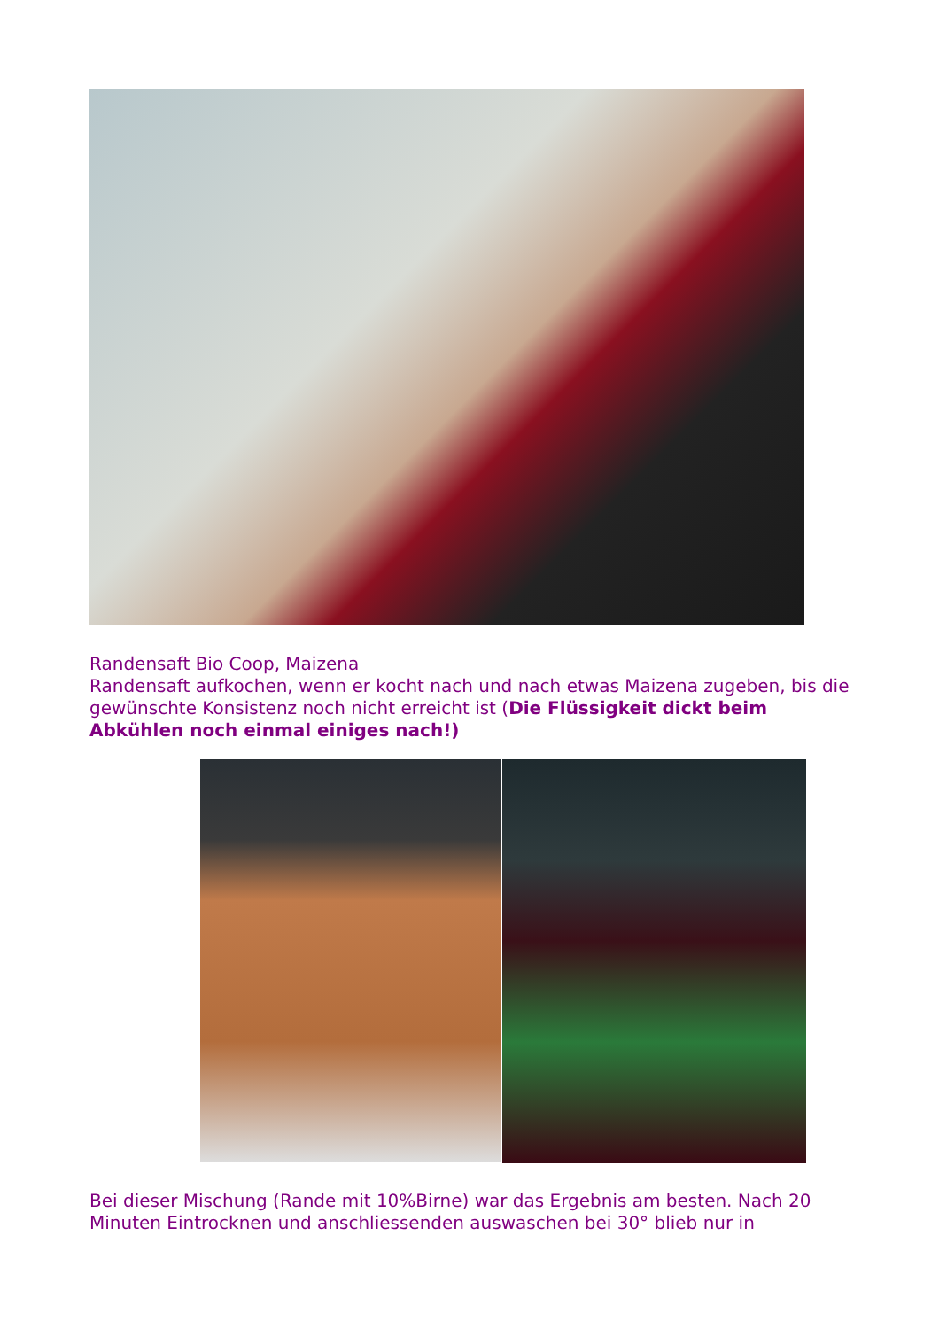Randensaft Bio Coop, Maizena
Randensaft aufkochen, wenn er kocht nach und nach etwas Maizena zugeben, bis die gewünschte Konsistenz noch nicht erreicht ist (Die Flüssigkeit dickt beim Abkühlen noch einmal einiges nach!)
Bei dieser Mischung (Rande mit 10%Birne) war das Ergebnis am besten. Nach 20 Minuten Eintrocknen und anschliessenden auswaschen bei 30° blieb nur in